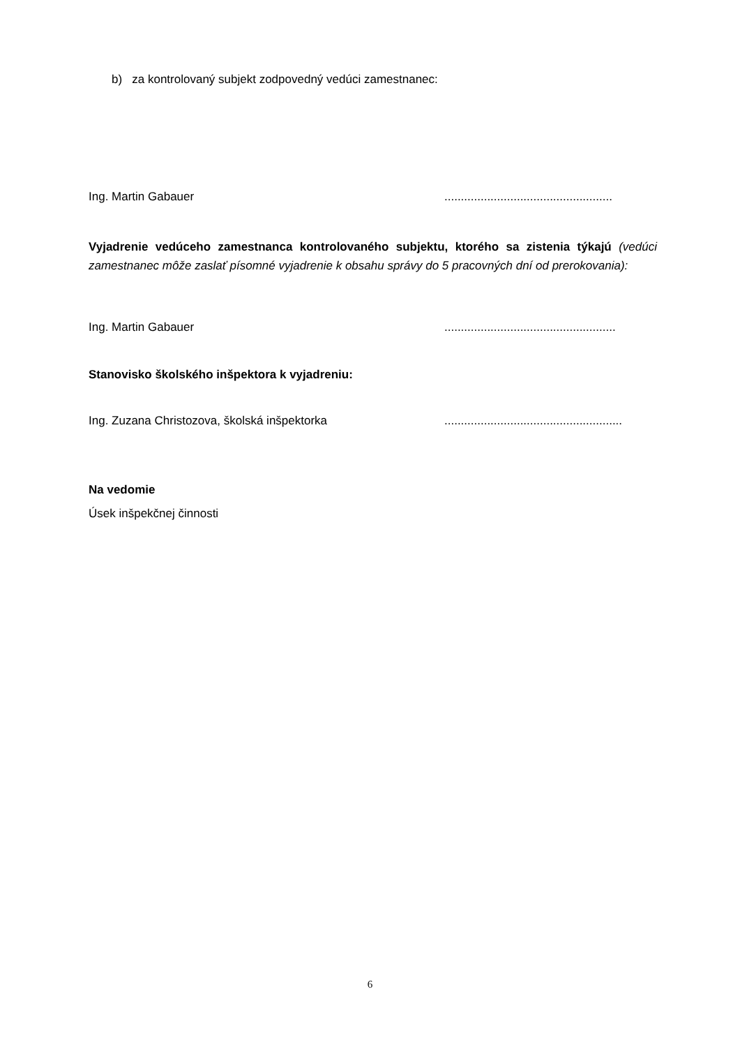b) za kontrolovaný subjekt zodpovedný vedúci zamestnanec:
Ing. Martin Gabauer...................................................
Vyjadrenie vedúceho zamestnanca kontrolovaného subjektu, ktorého sa zistenia týkajú (vedúci zamestnanec môže zaslať písomné vyjadrenie k obsahu správy do 5 pracovných dní od prerokovania):
Ing. Martin Gabauer....................................................
Stanovisko školského inšpektora k vyjadreniu:
Ing. Zuzana Christozova, školská inšpektorka......................................................
Na vedomie
Úsek inšpekčnej činnosti
6